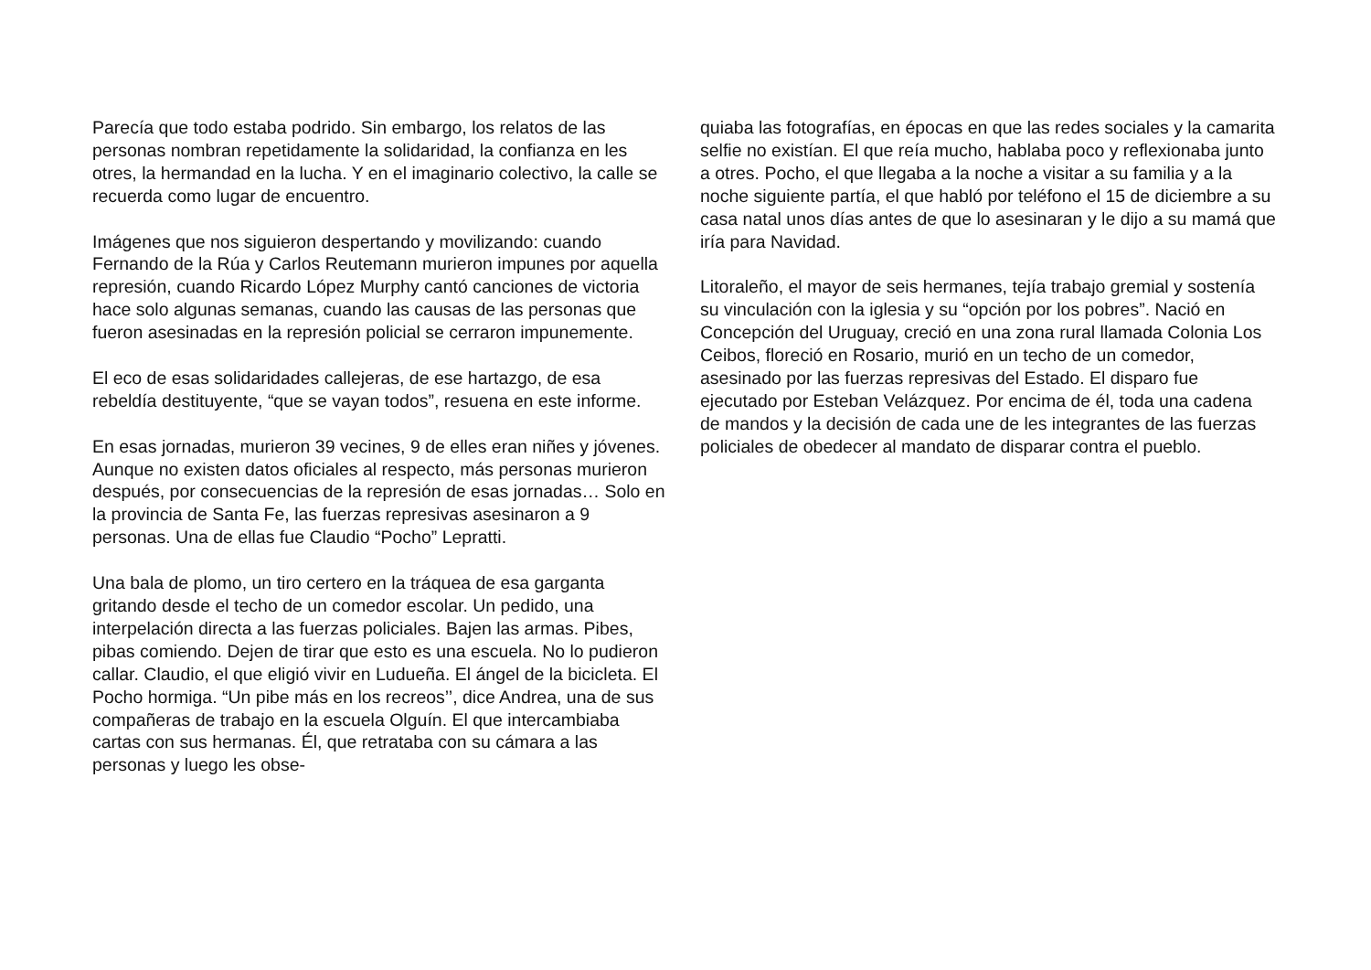Parecía que todo estaba podrido. Sin embargo, los relatos de las personas nombran repetidamente la solidaridad, la confianza en les otres, la hermandad en la lucha. Y en el imaginario colectivo, la calle se recuerda como lugar de encuentro.
Imágenes que nos siguieron despertando y movilizando: cuando Fernando de la Rúa y Carlos Reutemann murieron impunes por aquella represión, cuando Ricardo López Murphy cantó canciones de victoria hace solo algunas semanas, cuando las causas de las personas que fueron asesinadas en la represión policial se cerraron impunemente.
El eco de esas solidaridades callejeras, de ese hartazgo, de esa rebeldía destituyente, “que se vayan todos”, resuena en este informe.
En esas jornadas, murieron 39 vecines, 9 de elles eran niñes y jóvenes. Aunque no existen datos oficiales al respecto, más personas murieron después, por consecuencias de la represión de esas jornadas… Solo en la provincia de Santa Fe, las fuerzas represivas asesinaron a 9 personas. Una de ellas fue Claudio “Pocho” Lepratti.
Una bala de plomo, un tiro certero en la tráquea de esa garganta gritando desde el techo de un comedor escolar. Un pedido, una interpelación directa a las fuerzas policiales. Bajen las armas. Pibes, pibas comiendo. Dejen de tirar que esto es una escuela. No lo pudieron callar. Claudio, el que eligió vivir en Ludueña. El ángel de la bicicleta. El Pocho hormiga. “Un pibe más en los recreos’’, dice Andrea, una de sus compañeras de trabajo en la escuela Olguín. El que intercambiaba cartas con sus hermanas. Él, que retrataba con su cámara a las personas y luego les obse-
quiaba las fotografías, en épocas en que las redes sociales y la camarita selfie no existían. El que reía mucho, hablaba poco y reflexionaba junto a otres. Pocho, el que llegaba a la noche a visitar a su familia y a la noche siguiente partía, el que habló por teléfono el 15 de diciembre a su casa natal unos días antes de que lo asesinaran y le dijo a su mamá que iría para Navidad.
Litoraleño, el mayor de seis hermanes, tejía trabajo gremial y sostenía su vinculación con la iglesia y su “opción por los pobres”. Nació en Concepción del Uruguay, creció en una zona rural llamada Colonia Los Ceibos, floreció en Rosario, murió en un techo de un comedor, asesinado por las fuerzas represivas del Estado. El disparo fue ejecutado por Esteban Velázquez. Por encima de él, toda una cadena de mandos y la decisión de cada une de les integrantes de las fuerzas policiales de obedecer al mandato de disparar contra el pueblo.